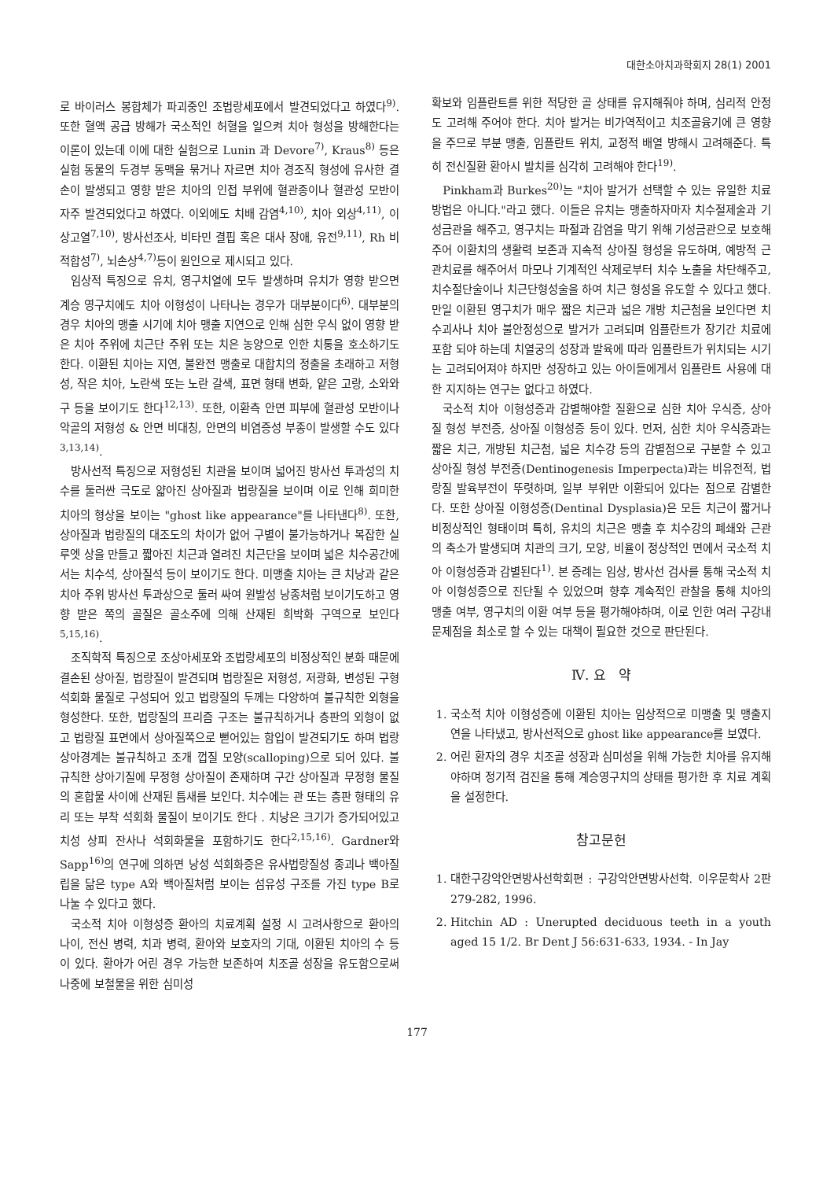대한소아치과학회지 28(1) 2001
로 바이러스 봉합체가 파괴중인 조법랑세포에서 발견되었다고 하였다<sup>9)</sup>. 또한 혈액 공급 방해가 국소적인 허혈을 일으켜 치아 형성을 방해한다는 이론이 있는데 이에 대한 실험으로 Lunin 과 Devore<sup>7)</sup>, Kraus<sup>8)</sup> 등은 실험 동물의 두경부 동맥을 묶거나 자르면 치아 경조직 형성에 유사한 결손이 발생되고 영향 받은 치아의 인접 부위에 혈관종이나 혈관성 모반이 자주 발견되었다고 하였다. 이외에도 치배 감염<sup>4,10)</sup>, 치아 외상<sup>4,11)</sup>, 이상고열<sup>7,10)</sup>, 방사선조사, 비타민 결핍 혹은 대사 장애, 유전<sup>9,11)</sup>, Rh 비적합성<sup>7)</sup>, 뇌손상<sup>4,7)</sup>등이 원인으로 제시되고 있다.
임상적 특징으로 유치, 영구치열에 모두 발생하며 유치가 영향 받으면 계승 영구치에도 치아 이형성이 나타나는 경우가 대부분이다<sup>6)</sup>. 대부분의 경우 치아의 맹출 시기에 치아 맹출 지연으로 인해 심한 우식 없이 영향 받은 치아 주위에 치근단 주위 또는 치은 농양으로 인한 치통을 호소하기도 한다. 이환된 치아는 지연, 불완전 맹출로 대합치의 정출을 초래하고 저형성, 작은 치아, 노란색 또는 노란 갈색, 표면 형태 변화, 얕은 고랑, 소와와 구 등을 보이기도 한다<sup>12,13)</sup>. 또한, 이환측 안면 피부에 혈관성 모반이나 악골의 저형성 & 안면 비대칭, 안면의 비염증성 부종이 발생할 수도 있다<sup>3,13,14)</sup>.
방사선적 특징으로 저형성된 치관을 보이며 넓어진 방사선 투과성의 치수를 둘러싼 극도로 얇아진 상아질과 법랑질을 보이며 이로 인해 희미한 치아의 형상을 보이는 "ghost like appearance"를 나타낸다<sup>8)</sup>. 또한, 상아질과 법랑질의 대조도의 차이가 없어 구별이 불가능하거나 복잡한 실루엣 상을 만들고 짧아진 치근과 열려진 치근단을 보이며 넓은 치수공간에서는 치수석, 상아질석 등이 보이기도 한다. 미맹출 치아는 큰 치낭과 같은 치아 주위 방사선 투과상으로 둘러 싸여 원발성 낭종처럼 보이기도하고 영향 받은 쪽의 골질은 골소주에 의해 산재된 희박화 구역으로 보인다<sup>5,15,16)</sup>.
조직학적 특징으로 조상아세포와 조법랑세포의 비정상적인 분화 때문에 결손된 상아질, 법랑질이 발견되며 법랑질은 저형성, 저광화, 변성된 구형 석회화 물질로 구성되어 있고 법랑질의 두께는 다양하여 불규칙한 외형을 형성한다. 또한, 법랑질의 프리즘 구조는 불규칙하거나 층판의 외형이 없고 법랑질 표면에서 상아질쪽으로 뻗어있는 함입이 발견되기도 하며 법랑상아경계는 불규칙하고 조개 껍질 모양(scalloping)으로 되어 있다. 불규칙한 상아기질에 무정형 상아질이 존재하며 구간 상아질과 무정형 물질의 혼합물 사이에 산재된 틈새를 보인다. 치수에는 관 또는 층판 형태의 유리 또는 부착 석회화 물질이 보이기도 한다 . 치낭은 크기가 증가되어있고 치성 상피 잔사나 석회화물을 포함하기도 한다<sup>2,15,16)</sup>. Gardner와 Sapp<sup>16)</sup>의 연구에 의하면 낭성 석회화증은 유사법랑질성 종괴나 백아질립을 닮은 type A와 백아질처럼 보이는 섬유성 구조를 가진 type B로 나눌 수 있다고 했다.
국소적 치아 이형성증 환아의 치료계획 설정 시 고려사항으로 환아의 나이, 전신 병력, 치과 병력, 환아와 보호자의 기대, 이환된 치아의 수 등이 있다. 환아가 어린 경우 가능한 보존하여 치조골 성장을 유도함으로써 나중에 보철물을 위한 심미성
확보와 임플란트를 위한 적당한 골 상태를 유지해줘야 하며, 심리적 안정도 고려해 주어야 한다. 치아 발거는 비가역적이고 치조골융기에 큰 영향을 주므로 부분 맹출, 임플란트 위치, 교정적 배열 방해시 고려해준다. 특히 전신질환 환아시 발치를 심각히 고려해야 한다<sup>19)</sup>.
Pinkham과 Burkes<sup>20)</sup>는 "치아 발거가 선택할 수 있는 유일한 치료방법은 아니다."라고 했다. 이들은 유치는 맹출하자마자 치수절제술과 기성금관을 해주고, 영구치는 파절과 감염을 막기 위해 기성금관으로 보호해 주어 이환치의 생활력 보존과 지속적 상아질 형성을 유도하며, 예방적 근관치료를 해주어서 마모나 기계적인 삭제로부터 치수 노출을 차단해주고, 치수절단술이나 치근단형성술을 하여 치근 형성을 유도할 수 있다고 했다. 만일 이환된 영구치가 매우 짧은 치근과 넓은 개방 치근첨을 보인다면 치수괴사나 치아 불안정성으로 발거가 고려되며 임플란트가 장기간 치료에 포함 되야 하는데 치열궁의 성장과 발육에 따라 임플란트가 위치되는 시기는 고려되어져야 하지만 성장하고 있는 아이들에게서 임플란트 사용에 대한 지지하는 연구는 없다고 하였다.
국소적 치아 이형성증과 감별해야할 질환으로 심한 치아 우식증, 상아질 형성 부전증, 상아질 이형성증 등이 있다. 먼저, 심한 치아 우식증과는 짧은 치근, 개방된 치근첨, 넓은 치수강 등의 감별점으로 구분할 수 있고 상아질 형성 부전증(Dentinogenesis Imperpecta)과는 비유전적, 법랑질 발육부전이 뚜렷하며, 일부 부위만 이환되어 있다는 점으로 감별한다. 또한 상아질 이형성증(Dentinal Dysplasia)은 모든 치근이 짧거나 비정상적인 형태이며 특히, 유치의 치근은 맹출 후 치수강의 폐쇄와 근관의 축소가 발생되며 치관의 크기, 모양, 비율이 정상적인 면에서 국소적 치아 이형성증과 감별된다<sup>1)</sup>. 본 증례는 임상, 방사선 검사를 통해 국소적 치아 이형성증으로 진단될 수 있었으며 향후 계속적인 관찰을 통해 치아의 맹출 여부, 영구치의 이환 여부 등을 평가해야하며, 이로 인한 여러 구강내 문제점을 최소로 할 수 있는 대책이 필요한 것으로 판단된다.
Ⅳ. 요 약
1. 국소적 치아 이형성증에 이환된 치아는 임상적으로 미맹출 및 맹출지연을 나타냈고, 방사선적으로 ghost like appearance를 보였다.
2. 어린 환자의 경우 치조골 성장과 심미성을 위해 가능한 치아를 유지해야하며 정기적 검진을 통해 계승영구치의 상태를 평가한 후 치료 계획을 설정한다.
참고문헌
1. 대한구강악안면방사선학회편 : 구강악안면방사선학. 이우문학사 2판 279-282, 1996.
2. Hitchin AD : Unerupted deciduous teeth in a youth aged 15 1/2. Br Dent J 56:631-633, 1934. - In Jay
177